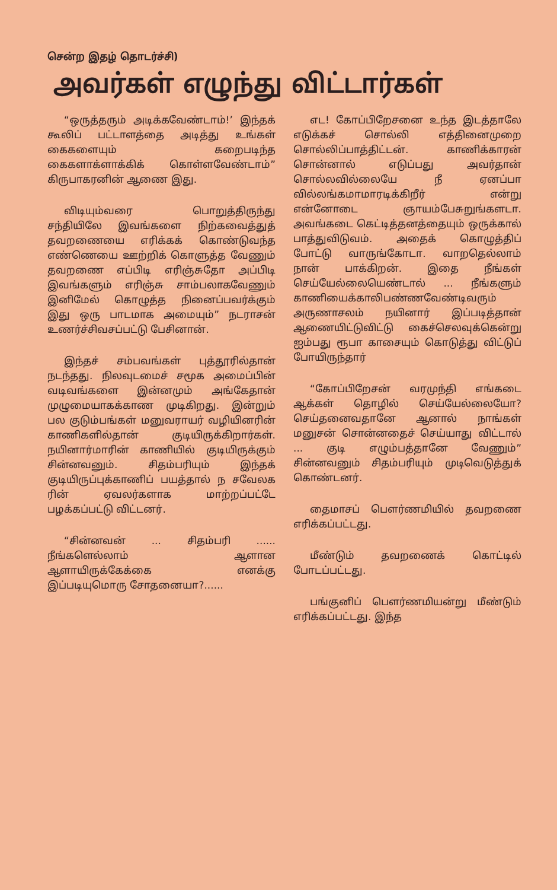சென்ற இதழ் தொடர்ச்சி)
அவர்கள் எழுந்து விட்டார்கள்
“ஒருத்தரும் அடிக்கவேண்டாம்!’ இந்தக் கூலிப் பட்டாளத்தை அடித்து உங்கள் கைகளையும் கறைபடிந்த கைகளாக்ளாக்கிக் கொள்ளவேண்டாம்” கிருபாகரனின் ஆணை இது.
விடியும்வரை பொறுத்திருந்து சந்தியிலே இவங்களை நிற்கவைத்துத் தவறணையை எரிக்கக் கொண்டுவந்த எண்ணெயை ஊற்றிக் கொளுத்த வேணும் தவறணை எப்பிடி எரிஞ்சுதோ அப்பிடி இவங்களும் எரிஞ்சு சாம்பலாகவேணும் இனிமேல் கொழுத்த நினைப்பவர்க்கும் இது ஒரு பாடமாக அமையும்” நடராசன் உணர்ச்சிவசப்பட்டு பேசினான்.
இந்தச் சம்பவங்கள் புத்தூரில்தான் நடந்தது. நிலவுடமைச் சமூக அமைப்பின் வடிவங்களை இன்னமும் அங்கேதான் முழுமையாகக்காண முடிகிறது. இன்றும் பல குடும்பங்கள் மனுவராயர் வழியினரின் காணிகளில்தான் குடியிருக்கிறார்கள். நயினார்மாரின் காணியில் குடியிருக்கும் சின்னவனும். சிதம்பரியும் இந்தக் குடியிருப்புக்காணிப் பயத்தால் ந சவேலக ரின் ஏவலர்களாக மாற்றப்பட்டே பழக்கப்பட்டு விட்டனர்.
“சின்னவன் ... சிதம்பரி ...... நீங்களெல்லாம் ஆளான ஆளாயிருக்கேக்கை எனக்கு இப்படியுமொரு சோதனையா?......
எட! கோப்பிறேசனை உந்த இடத்தாலே எடுக்கச் சொல்லி எத்தினைமுறை சொல்லிப்பாத்திட்டன். காணிக்காரன் சொன்னால் எடுப்பது அவர்தான் சொல்லவில்லையே நீ ஏனப்பா வில்லங்கமாமாரடிக்கிறீர் என்று என்னோடை ஞாயம்பேசுறுங்களடா. அவங்கடை கெட்டித்தனத்தையும் ஒருக்கால் பாத்துவிடுவம். அதைக் கொழுத்திப் போட்டு வாருங்கோடா. வாறதெல்லாம் நான் பாக்கிறன். இதை நீங்கள் செய்யேல்லையெண்டால் ... நீங்களும் காணியைக்காலிபண்ணவேண்டிவரும் அருணாசலம் நயினார் இப்படித்தான் ஆணையிட்டுவிட்டு கைச்செலவுக்கென்று ஐம்பது ரூபா காசையும் கொடுத்து விட்டுப் போயிருந்தார்
“கோப்பிறேசன் வரமுந்தி எங்கடை ஆக்கள் தொழில் செய்யேல்லையோ? செய்தனைவதானே ஆனால் நாங்கள் மனுசன் சொன்னதைச் செய்யாது விட்டால் ... குடி எழும்பத்தானே வேணும்” சின்னவனும் சிதம்பரியும் முடிவெடுத்துக் கொண்டனர்.
தைமாசப் பௌர்ணமியில் தவறணை எரிக்கப்பட்டது.
மீண்டும் தவறணைக் கொட்டில் போடப்பட்டது.
பங்குனிப் பௌர்ணமியன்று மீண்டும் எரிக்கப்பட்டது. இந்த